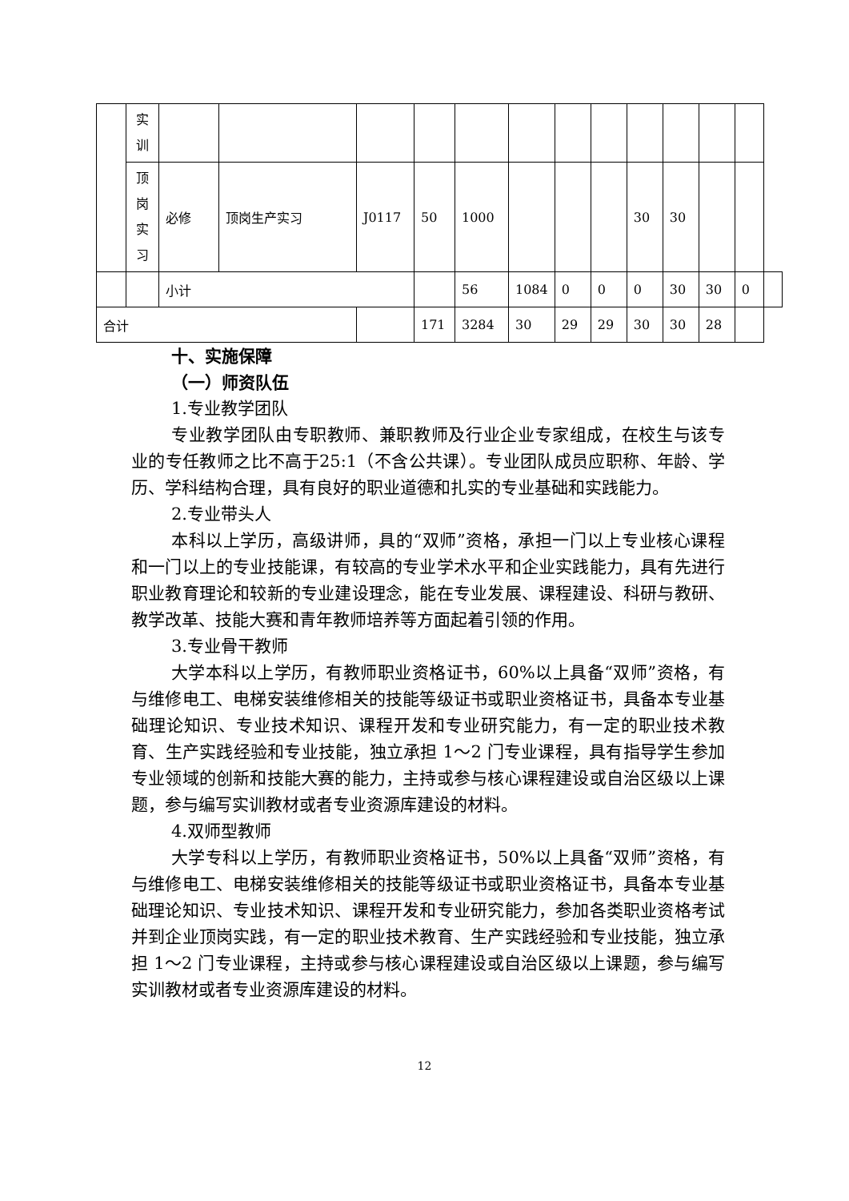| | 实 训 | | | | | | | | | | | | | |
| | 顶 岗 实 习 | 必修 | 顶岗生产实习 | J0117 | 50 | 1000 | | | | 30 | 30 | | | |
| | | 小计 | | | | 56 | 1084 | 0 | 0 | 0 | 30 | 30 | 0 | |
| 合计 | | | | | 171 | 3284 | 30 | 29 | 29 | 30 | 30 | 28 | | |
十、实施保障
（一）师资队伍
1.专业教学团队
专业教学团队由专职教师、兼职教师及行业企业专家组成，在校生与该专业的专任教师之比不高于25:1（不含公共课）。专业团队成员应职称、年龄、学历、学科结构合理，具有良好的职业道德和扎实的专业基础和实践能力。
2.专业带头人
本科以上学历，高级讲师，具的“双师”资格，承担一门以上专业核心课程和一门以上的专业技能课，有较高的专业学术水平和企业实践能力，具有先进行职业教育理论和较新的专业建设理念，能在专业发展、课程建设、科研与教研、教学改革、技能大赛和青年教师培养等方面起着引领的作用。
3.专业骨干教师
大学本科以上学历，有教师职业资格证书，60%以上具备“双师”资格，有与维修电工、电梯安装维修相关的技能等级证书或职业资格证书，具备本专业基础理论知识、专业技术知识、课程开发和专业研究能力，有一定的职业技术教育、生产实践经验和专业技能，独立承担 1～2 门专业课程，具有指导学生参加专业领域的创新和技能大赛的能力，主持或参与核心课程建设或自治区级以上课题，参与编写实训教材或者专业资源库建设的材料。
4.双师型教师
大学专科以上学历，有教师职业资格证书，50%以上具备“双师”资格，有与维修电工、电梯安装维修相关的技能等级证书或职业资格证书，具备本专业基础理论知识、专业技术知识、课程开发和专业研究能力，参加各类职业资格考试并到企业顶岗实践，有一定的职业技术教育、生产实践经验和专业技能，独立承担 1～2 门专业课程，主持或参与核心课程建设或自治区级以上课题，参与编写实训教材或者专业资源库建设的材料。
12